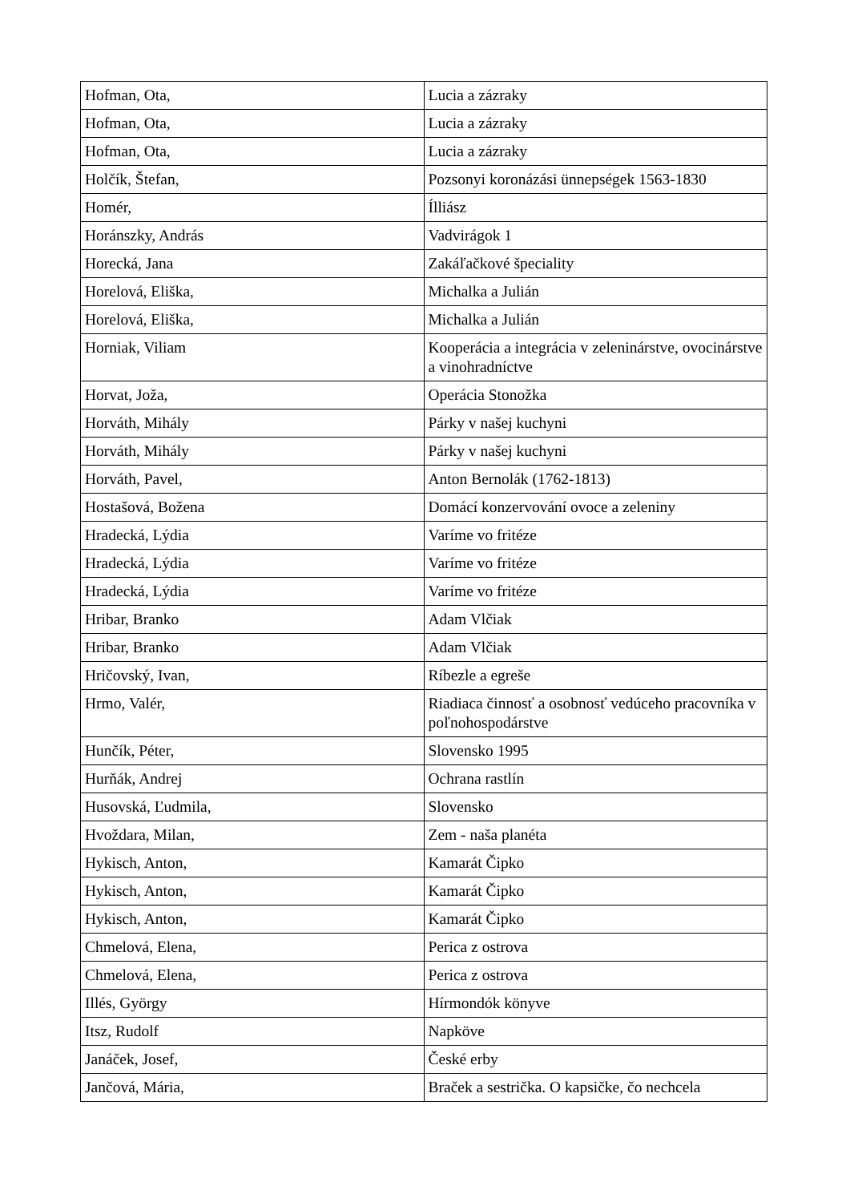| Hofman, Ota, | Lucia a zázraky |
| Hofman, Ota, | Lucia a zázraky |
| Hofman, Ota, | Lucia a zázraky |
| Holčík, Štefan, | Pozsonyi koronázási ünnepségek 1563-1830 |
| Homér, | Ílliász |
| Horánszky, András | Vadvirágok 1 |
| Horecká, Jana | Zakáľačkové špeciality |
| Horelová, Eliška, | Michalka a Julián |
| Horelová, Eliška, | Michalka a Julián |
| Horniak, Viliam | Kooperácia a integrácia v zeleninárstve, ovocinárstve a vinohradníctve |
| Horvat, Joža, | Operácia Stonožka |
| Horváth, Mihály | Párky v našej kuchyni |
| Horváth, Mihály | Párky v našej kuchyni |
| Horváth, Pavel, | Anton Bernolák (1762-1813) |
| Hostašová, Božena | Domácí konzervování ovoce a zeleniny |
| Hradecká, Lýdia | Varíme vo fritéze |
| Hradecká, Lýdia | Varíme vo fritéze |
| Hradecká, Lýdia | Varíme vo fritéze |
| Hribar, Branko | Adam Vlčiak |
| Hribar, Branko | Adam Vlčiak |
| Hričovský, Ivan, | Ríbezle a egreše |
| Hrmo, Valér, | Riadiaca činnosť a osobnosť vedúceho pracovníka v poľnohospodárstve |
| Hunčík, Péter, | Slovensko 1995 |
| Hurňák, Andrej | Ochrana rastlín |
| Husovská, Ľudmila, | Slovensko |
| Hvoždara, Milan, | Zem - naša planéta |
| Hykisch, Anton, | Kamarát Čipko |
| Hykisch, Anton, | Kamarát Čipko |
| Hykisch, Anton, | Kamarát Čipko |
| Chmelová, Elena, | Perica z ostrova |
| Chmelová, Elena, | Perica z ostrova |
| Illés, György | Hírmondók könyve |
| Itsz, Rudolf | Napköve |
| Janáček, Josef, | České erby |
| Jančová, Mária, | Braček a sestrička. O kapsičke, čo nechcela |